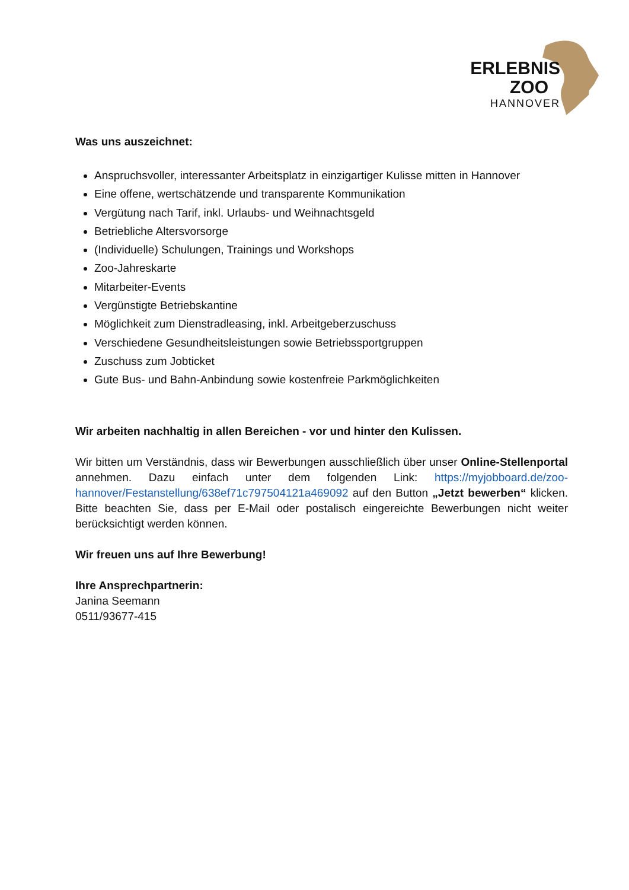ERLEBNIS
ZOO
HANNOVER
Was uns auszeichnet:
Anspruchsvoller, interessanter Arbeitsplatz in einzigartiger Kulisse mitten in Hannover
Eine offene, wertschätzende und transparente Kommunikation
Vergütung nach Tarif, inkl. Urlaubs- und Weihnachtsgeld
Betriebliche Altersvorsorge
(Individuelle) Schulungen, Trainings und Workshops
Zoo-Jahreskarte
Mitarbeiter-Events
Vergünstigte Betriebskantine
Möglichkeit zum Dienstradleasing, inkl. Arbeitgeberzuschuss
Verschiedene Gesundheitsleistungen sowie Betriebssportgruppen
Zuschuss zum Jobticket
Gute Bus- und Bahn-Anbindung sowie kostenfreie Parkmöglichkeiten
Wir arbeiten nachhaltig in allen Bereichen - vor und hinter den Kulissen.
Wir bitten um Verständnis, dass wir Bewerbungen ausschließlich über unser Online-Stellenportal annehmen. Dazu einfach unter dem folgenden Link: https://myjobboard.de/zoo-hannover/Festanstellung/638ef71c7975041​21a469092 auf den Button „Jetzt bewerben“ klicken. Bitte beachten Sie, dass per E-Mail oder postalisch eingereichte Bewerbungen nicht weiter berücksichtigt werden können.
Wir freuen uns auf Ihre Bewerbung!
Ihre Ansprechpartnerin:
Janina Seemann
0511/93677-415